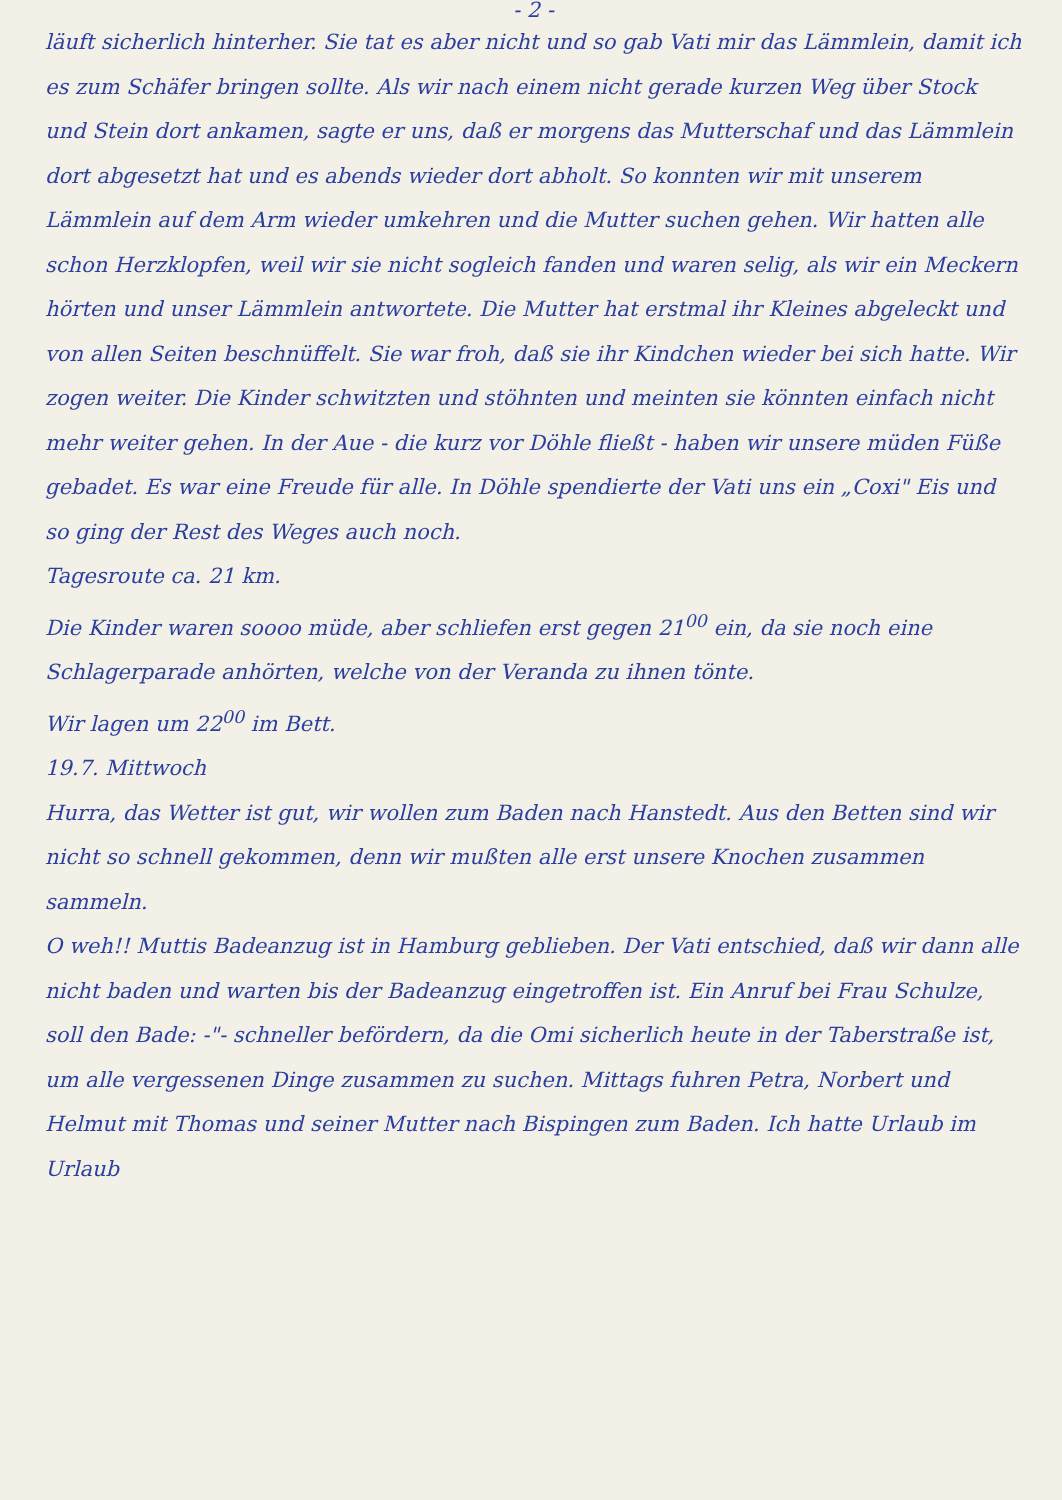- 2 -
läuft sicherlich hinterher. Sie tat es aber nicht und so gab Vati mir das Lämmlein, damit ich es zum Schäfer bringen sollte. Als wir nach einem nicht gerade kurzen Weg über Stock und Stein dort ankamen, sagte er uns, daß er morgens das Mutterschaf und das Lämmlein dort abgesetzt hat und es abends wieder dort abholt. So konnten wir mit unserem Lämmlein auf dem Arm wieder umkehren und die Mutter suchen gehen. Wir hatten alle schon Herzklopfen, weil wir sie nicht sogleich fanden und waren selig, als wir ein Meckern hörten und unser Lämmlein antwortete. Die Mutter hat erstmal ihr Kleines abgeleckt und von allen Seiten beschnüffelt. Sie war froh, daß sie ihr Kindchen wieder bei sich hatte. Wir zogen weiter. Die Kinder schwitzten und stöhnten und meinten sie könnten einfach nicht mehr weiter gehen. In der Aue - die kurz vor Döhle fließt - haben wir unsere müden Füße gebadet. Es war eine Freude für alle. In Döhle spendierte der Vati uns ein „Coxi" Eis und so ging der Rest des Weges auch noch.
Tagesroute ca. 21 km.
Die Kinder waren soooo müde, aber schliefen erst gegen 21<sup>00</sup> ein, da sie noch eine Schlagerparade anhörten, welche von der Veranda zu ihnen tönte.
Wir lagen um 22<sup>00</sup> im Bett.
19.7. Mittwoch
Hurra, das Wetter ist gut, wir wollen zum Baden nach Hanstedt. Aus den Betten sind wir nicht so schnell gekommen, denn wir mußten alle erst unsere Knochen zusammen sammeln.
O weh!! Muttis Badeanzug ist in Hamburg geblieben. Der Vati entschied, daß wir dann alle nicht baden und warten bis der Badeanzug eingetroffen ist. Ein Anruf bei Frau Schulze, soll den Bade: -"- schneller befördern, da die Omi sicherlich heute in der Taberstraße ist, um alle vergessenen Dinge zusammen zu suchen. Mittags fuhren Petra, Norbert und Helmut mit Thomas und seiner Mutter nach Bispingen zum Baden. Ich hatte Urlaub im Urlaub